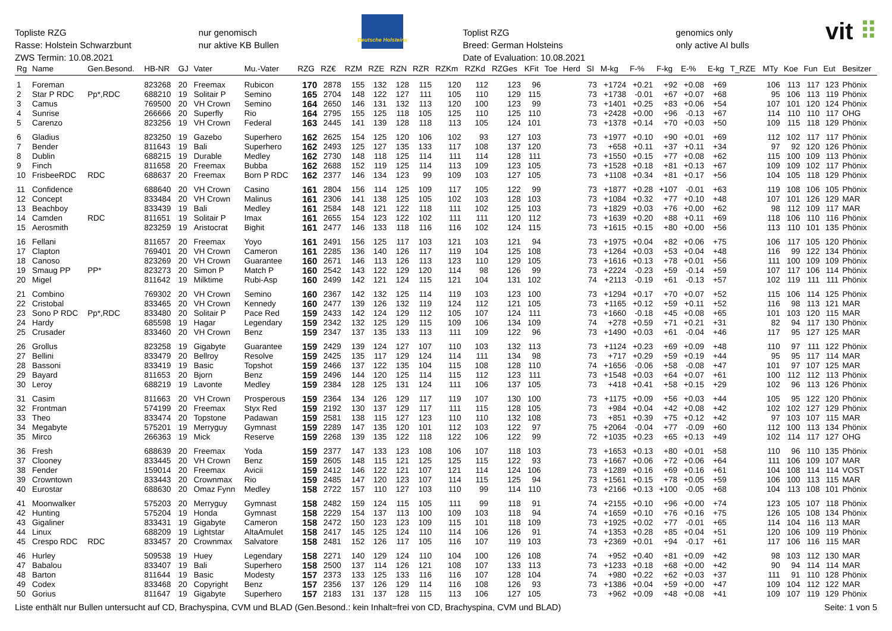Topliste RZG
Rasse: Holstein Schwarzbunt
ZWS Termin: 10.08.2021
nur genomisch
nur aktive KB Bullen
Deutsche Holsteins
Toplist RZG
Breed: German Holsteins
Date of Evaluation: 10.08.2021
genomics only
only active AI bulls
vit ⠿
| Rg | Name | Gen.Besond. | HB-NR | GJ | Vater | Mu.-Vater | RZG | RZ€ | RZM | RZE | RZN | RZR | RZKm | RZKd | RZGes | KFit | Toe | Herd | SI | M-kg | F-% | F-kg | E-% | E-kg | T_RZE | MTy | Koe | Fun | Eut | Besitzer |
| --- | --- | --- | --- | --- | --- | --- | --- | --- | --- | --- | --- | --- | --- | --- | --- | --- | --- | --- | --- | --- | --- | --- | --- | --- | --- | --- | --- | --- | --- | --- |
| 1 | Foreman | | 823268 | 20 | Freemax | Rubicon | 170 | 2878 | 155 | 132 | 128 | 115 | 120 | 112 | 123 | 96 | | | 73 | +1724 | +0.21 | +92 | +0.08 | +69 | | 106 | 113 | 117 | 123 | Phönix |
| 2 | Star P RDC | Pp*,RDC | 688210 | 19 | Solitair P | Semino | 165 | 2704 | 148 | 122 | 127 | 111 | 105 | 110 | 129 | 115 | | | 73 | +1738 | -0.01 | +67 | +0.07 | +68 | | 95 | 106 | 113 | 119 | Phönix |
| 3 | Camus | | 769500 | 20 | VH Crown | Semino | 164 | 2650 | 146 | 131 | 132 | 113 | 120 | 100 | 123 | 99 | | | 73 | +1401 | +0.25 | +83 | +0.06 | +54 | | 107 | 101 | 120 | 124 | Phönix |
| 4 | Sunrise | | 266666 | 20 | Superfly | Rio | 164 | 2795 | 155 | 125 | 118 | 105 | 125 | 110 | 125 | 110 | | | 73 | +2428 | +0.00 | +96 | -0.13 | +67 | | 114 | 110 | 110 | 117 | OHG |
| 5 | Carenzo | | 823256 | 19 | VH Crown | Federal | 163 | 2445 | 141 | 139 | 128 | 118 | 113 | 105 | 124 | 101 | | | 73 | +1378 | +0.14 | +70 | +0.03 | +50 | | 109 | 115 | 118 | 129 | Phönix |
| 6 | Gladius | | 823250 | 19 | Gazebo | Superhero | 162 | 2625 | 154 | 125 | 120 | 106 | 102 | 93 | 127 | 103 | | | 73 | +1977 | +0.10 | +90 | +0.01 | +69 | | 112 | 102 | 117 | 117 | Phönix |
| 7 | Bender | | 811643 | 19 | Bali | Superhero | 162 | 2493 | 125 | 127 | 135 | 133 | 117 | 108 | 137 | 120 | | | 73 | +658 | +0.11 | +37 | +0.11 | +34 | | 97 | 92 | 120 | 126 | Phönix |
| 8 | Dublin | | 688215 | 19 | Durable | Medley | 162 | 2730 | 148 | 118 | 125 | 114 | 111 | 114 | 128 | 111 | | | 73 | +1550 | +0.15 | +77 | +0.08 | +62 | | 115 | 100 | 109 | 113 | Phönix |
| 9 | Finch | | 811658 | 20 | Freemax | Bubba | 162 | 2688 | 152 | 119 | 125 | 114 | 113 | 109 | 123 | 105 | | | 73 | +1528 | +0.18 | +81 | +0.13 | +67 | | 109 | 109 | 102 | 117 | Phönix |
| 10 | FrisbeeRDC | RDC | 688637 | 20 | Freemax | Born P RDC | 162 | 2377 | 146 | 134 | 123 | 99 | 109 | 103 | 127 | 105 | | | 73 | +1108 | +0.34 | +81 | +0.17 | +56 | | 104 | 105 | 118 | 129 | Phönix |
| 11 | Confidence | | 688640 | 20 | VH Crown | Casino | 161 | 2804 | 156 | 114 | 125 | 109 | 117 | 105 | 122 | 99 | | | 73 | +1877 | +0.28 | +107 | -0.01 | +63 | | 119 | 108 | 106 | 105 | Phönix |
| 12 | Concept | | 833484 | 20 | VH Crown | Malinus | 161 | 2306 | 141 | 138 | 125 | 105 | 102 | 103 | 128 | 103 | | | 73 | +1084 | +0.32 | +77 | +0.10 | +48 | | 107 | 101 | 126 | 129 | MAR |
| 13 | Beachboy | | 833439 | 19 | Bali | Medley | 161 | 2584 | 148 | 121 | 122 | 118 | 111 | 102 | 125 | 103 | | | 73 | +1829 | +0.03 | +76 | +0.00 | +62 | | 98 | 112 | 109 | 117 | MAR |
| 14 | Camden | RDC | 811651 | 19 | Solitair P | Imax | 161 | 2655 | 154 | 123 | 122 | 102 | 111 | 111 | 120 | 112 | | | 73 | +1639 | +0.20 | +88 | +0.11 | +69 | | 118 | 106 | 110 | 116 | Phönix |
| 15 | Aerosmith | | 823259 | 19 | Aristocrat | Bighit | 161 | 2477 | 146 | 133 | 118 | 116 | 116 | 102 | 124 | 115 | | | 73 | +1615 | +0.15 | +80 | +0.00 | +56 | | 113 | 110 | 101 | 135 | Phönix |
| 16 | Fellani | | 811657 | 20 | Freemax | Yoyo | 161 | 2491 | 156 | 125 | 117 | 103 | 121 | 103 | 121 | 94 | | | 73 | +1975 | +0.04 | +82 | +0.06 | +75 | | 106 | 117 | 105 | 120 | Phönix |
| 17 | Clapton | | 769401 | 20 | VH Crown | Cameron | 161 | 2285 | 136 | 140 | 126 | 117 | 119 | 104 | 125 | 108 | | | 73 | +1264 | +0.03 | +53 | +0.04 | +48 | | 116 | 99 | 122 | 134 | Phönix |
| 18 | Canoso | | 823269 | 20 | VH Crown | Guarantee | 160 | 2671 | 146 | 113 | 126 | 113 | 123 | 110 | 129 | 105 | | | 73 | +1616 | +0.13 | +78 | +0.01 | +56 | | 111 | 100 | 109 | 109 | Phönix |
| 19 | Smaug PP | PP* | 823273 | 20 | Simon P | Match P | 160 | 2542 | 143 | 122 | 129 | 120 | 114 | 98 | 126 | 99 | | | 73 | +2224 | -0.23 | +59 | -0.14 | +59 | | 107 | 117 | 106 | 114 | Phönix |
| 20 | Migel | | 811642 | 19 | Milktime | Rubi-Asp | 160 | 2499 | 142 | 121 | 124 | 115 | 121 | 104 | 131 | 102 | | | 74 | +2113 | -0.19 | +61 | -0.13 | +57 | | 102 | 119 | 111 | 111 | Phönix |
| 21 | Combino | | 769302 | 20 | VH Crown | Semino | 160 | 2367 | 142 | 132 | 125 | 114 | 119 | 103 | 123 | 100 | | | 73 | +1294 | +0.17 | +70 | +0.07 | +52 | | 115 | 106 | 114 | 125 | Phönix |
| 22 | Cristobal | | 833465 | 20 | VH Crown | Kennedy | 160 | 2477 | 139 | 126 | 132 | 119 | 124 | 112 | 121 | 105 | | | 73 | +1165 | +0.12 | +59 | +0.11 | +52 | | 116 | 98 | 113 | 121 | MAR |
| 23 | Sono P RDC | Pp*,RDC | 833480 | 20 | Solitair P | Pace Red | 159 | 2433 | 142 | 124 | 129 | 112 | 105 | 107 | 124 | 111 | | | 73 | +1660 | -0.18 | +45 | +0.08 | +65 | | 101 | 103 | 120 | 115 | MAR |
| 24 | Hardy | | 685598 | 19 | Hagar | Legendary | 159 | 2342 | 132 | 125 | 129 | 115 | 109 | 106 | 134 | 109 | | | 74 | +278 | +0.59 | +71 | +0.21 | +31 | | 82 | 94 | 117 | 130 | Phönix |
| 25 | Crusader | | 833460 | 20 | VH Crown | Benz | 159 | 2347 | 137 | 135 | 133 | 113 | 111 | 109 | 122 | 96 | | | 73 | +1490 | +0.03 | +61 | -0.04 | +46 | | 117 | 95 | 127 | 125 | MAR |
| 26 | Grollus | | 823258 | 19 | Gigabyte | Guarantee | 159 | 2429 | 139 | 124 | 127 | 107 | 110 | 103 | 132 | 113 | | | 73 | +1124 | +0.23 | +69 | +0.09 | +48 | | 110 | 97 | 111 | 122 | Phönix |
| 27 | Bellini | | 833479 | 20 | Bellroy | Resolve | 159 | 2425 | 135 | 117 | 129 | 124 | 114 | 111 | 134 | 98 | | | 73 | +717 | +0.29 | +59 | +0.19 | +44 | | 95 | 95 | 117 | 114 | MAR |
| 28 | Bassoni | | 833419 | 19 | Basic | Topshot | 159 | 2466 | 137 | 122 | 135 | 104 | 115 | 108 | 128 | 110 | | | 74 | +1656 | -0.06 | +58 | -0.08 | +47 | | 101 | 97 | 107 | 125 | MAR |
| 29 | Bayard | | 811653 | 20 | Bjorn | Benz | 159 | 2496 | 144 | 120 | 125 | 114 | 115 | 112 | 123 | 111 | | | 73 | +1548 | +0.03 | +64 | +0.07 | +61 | | 100 | 112 | 112 | 113 | Phönix |
| 30 | Leroy | | 688219 | 19 | Lavonte | Medley | 159 | 2384 | 128 | 125 | 131 | 124 | 111 | 106 | 137 | 105 | | | 73 | +418 | +0.41 | +58 | +0.15 | +29 | | 102 | 96 | 113 | 126 | Phönix |
| 31 | Casim | | 811663 | 20 | VH Crown | Prosperous | 159 | 2364 | 134 | 126 | 129 | 117 | 119 | 107 | 130 | 100 | | | 73 | +1175 | +0.09 | +56 | +0.03 | +44 | | 105 | 95 | 122 | 120 | Phönix |
| 32 | Frontman | | 574199 | 20 | Freemax | Styx Red | 159 | 2192 | 130 | 137 | 129 | 117 | 111 | 115 | 128 | 105 | | | 73 | +984 | +0.04 | +42 | +0.08 | +42 | | 102 | 102 | 127 | 129 | Phönix |
| 33 | Theo | | 833474 | 20 | Topstone | Padawan | 159 | 2581 | 138 | 115 | 127 | 123 | 110 | 110 | 132 | 108 | | | 73 | +851 | +0.39 | +75 | +0.12 | +42 | | 97 | 103 | 107 | 115 | MAR |
| 34 | Megabyte | | 575201 | 19 | Merryguy | Gymnast | 159 | 2289 | 147 | 135 | 120 | 101 | 112 | 103 | 122 | 97 | | | 75 | +2064 | -0.04 | +77 | -0.09 | +60 | | 112 | 100 | 113 | 134 | Phönix |
| 35 | Mirco | | 266363 | 19 | Mick | Reserve | 159 | 2268 | 139 | 135 | 122 | 118 | 122 | 106 | 122 | 99 | | | 72 | +1035 | +0.23 | +65 | +0.13 | +49 | | 102 | 114 | 117 | 127 | OHG |
| 36 | Fresh | | 688639 | 20 | Freemax | Yoda | 159 | 2377 | 147 | 133 | 123 | 108 | 106 | 107 | 118 | 103 | | | 73 | +1653 | +0.13 | +80 | +0.01 | +58 | | 110 | 96 | 110 | 135 | Phönix |
| 37 | Clooney | | 833445 | 20 | VH Crown | Benz | 159 | 2605 | 148 | 115 | 121 | 125 | 125 | 115 | 122 | 93 | | | 73 | +1667 | +0.06 | +72 | +0.06 | +64 | | 111 | 106 | 109 | 107 | MAR |
| 38 | Fender | | 159014 | 20 | Freemax | Avicii | 159 | 2412 | 146 | 122 | 121 | 107 | 121 | 114 | 124 | 106 | | | 73 | +1289 | +0.16 | +69 | +0.16 | +61 | | 104 | 108 | 114 | 114 | VOST |
| 39 | Crowntown | | 833443 | 20 | Crownmax | Rio | 159 | 2485 | 147 | 120 | 123 | 107 | 114 | 115 | 125 | 94 | | | 73 | +1561 | +0.15 | +78 | +0.05 | +59 | | 106 | 100 | 113 | 115 | MAR |
| 40 | Eurostar | | 688630 | 20 | Omaz Fynn | Medley | 158 | 2722 | 157 | 110 | 127 | 103 | 110 | 99 | 114 | 110 | | | 73 | +2166 | +0.13 | +100 | -0.05 | +68 | | 104 | 113 | 108 | 101 | Phönix |
| 41 | Moonwalker | | 575203 | 20 | Merryguy | Gymnast | 158 | 2482 | 159 | 124 | 115 | 105 | 111 | 99 | 118 | 91 | | | 74 | +2155 | +0.10 | +96 | +0.00 | +74 | | 123 | 105 | 107 | 118 | Phönix |
| 42 | Hunting | | 575204 | 19 | Honda | Gymnast | 158 | 2229 | 154 | 137 | 113 | 100 | 109 | 103 | 118 | 94 | | | 74 | +1659 | +0.10 | +76 | +0.16 | +75 | | 126 | 105 | 108 | 134 | Phönix |
| 43 | Gigaliner | | 833431 | 19 | Gigabyte | Cameron | 158 | 2472 | 150 | 123 | 123 | 109 | 115 | 101 | 118 | 109 | | | 73 | +1925 | +0.02 | +77 | -0.01 | +65 | | 114 | 104 | 116 | 113 | MAR |
| 44 | Linux | | 688209 | 19 | Lightstar | AltaAmulet | 158 | 2417 | 145 | 125 | 124 | 110 | 114 | 106 | 126 | 91 | | | 74 | +1353 | +0.28 | +85 | +0.04 | +51 | | 120 | 106 | 109 | 119 | Phönix |
| 45 | Crespo RDC | RDC | 833457 | 20 | Crownmax | Salvatore | 158 | 2481 | 152 | 126 | 117 | 105 | 116 | 107 | 119 | 103 | | | 73 | +2369 | +0.01 | +94 | -0.17 | +61 | | 117 | 106 | 116 | 115 | MAR |
| 46 | Hurley | | 509538 | 19 | Huey | Legendary | 158 | 2271 | 140 | 129 | 124 | 110 | 104 | 100 | 126 | 108 | | | 74 | +952 | +0.40 | +81 | +0.09 | +42 | | 98 | 103 | 112 | 130 | MAR |
| 47 | Babalou | | 833407 | 19 | Bali | Superhero | 158 | 2500 | 137 | 114 | 126 | 121 | 108 | 107 | 133 | 113 | | | 73 | +1233 | +0.18 | +68 | +0.00 | +42 | | 90 | 94 | 114 | 114 | MAR |
| 48 | Barton | | 811644 | 19 | Basic | Modesty | 157 | 2373 | 133 | 125 | 133 | 116 | 116 | 107 | 128 | 104 | | | 74 | +980 | +0.22 | +62 | +0.03 | +37 | | 111 | 91 | 110 | 128 | Phönix |
| 49 | Codex | | 833468 | 20 | Copyright | Benz | 157 | 2356 | 137 | 126 | 129 | 114 | 116 | 108 | 126 | 93 | | | 73 | +1386 | +0.04 | +59 | +0.00 | +47 | | 109 | 104 | 112 | 122 | MAR |
| 50 | Gorius | | 811647 | 19 | Gigabyte | Superhero | 157 | 2183 | 131 | 137 | 128 | 115 | 113 | 106 | 127 | 105 | | | 73 | +962 | +0.09 | +48 | +0.08 | +41 | | 109 | 107 | 119 | 129 | Phönix |
Liste enthält nur Bullen untersucht auf CD, Brachyspina, CVM und BLAD (Gen.Besond.: kein Inhalt=frei von CD, Brachyspina, CVM und BLAD) Seite: 1 von 5